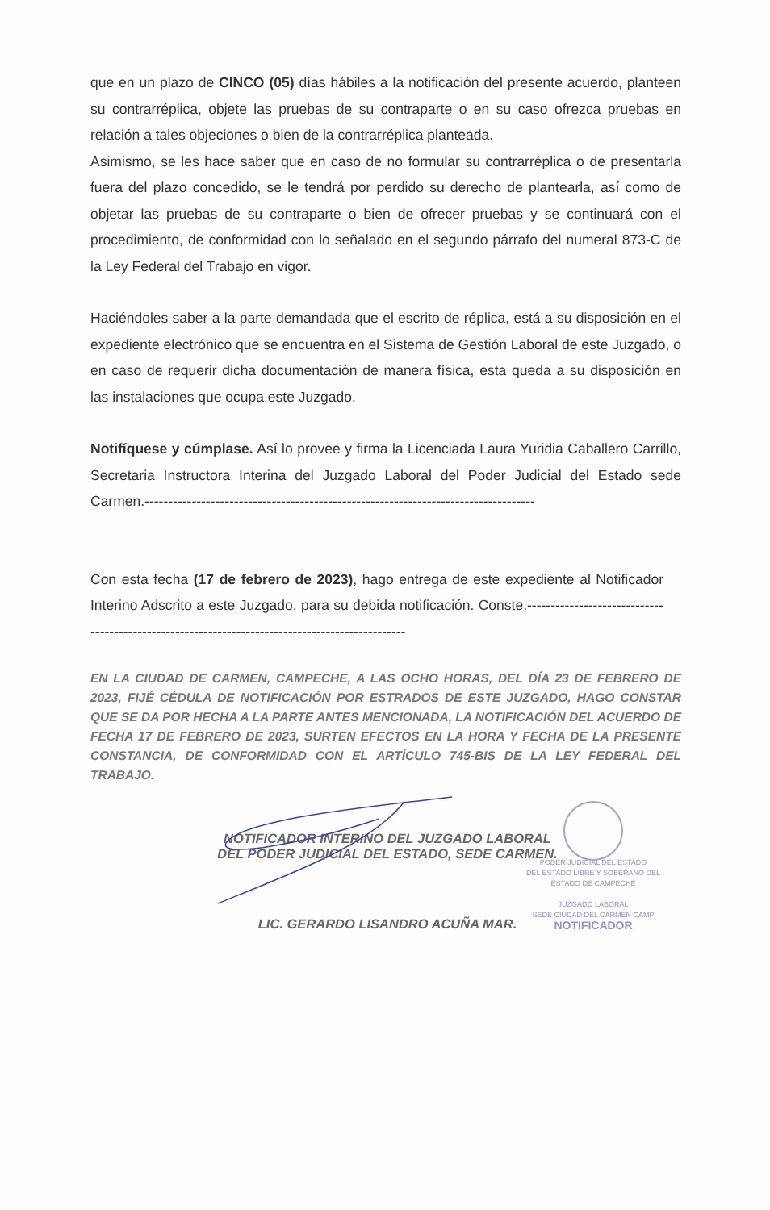que en un plazo de CINCO (05) días hábiles a la notificación del presente acuerdo, planteen su contrarréplica, objete las pruebas de su contraparte o en su caso ofrezca pruebas en relación a tales objeciones o bien de la contrarréplica planteada.
Asimismo, se les hace saber que en caso de no formular su contrarréplica o de presentarla fuera del plazo concedido, se le tendrá por perdido su derecho de plantearla, así como de objetar las pruebas de su contraparte o bien de ofrecer pruebas y se continuará con el procedimiento, de conformidad con lo señalado en el segundo párrafo del numeral 873-C de la Ley Federal del Trabajo en vigor.
Haciéndoles saber a la parte demandada que el escrito de réplica, está a su disposición en el expediente electrónico que se encuentra en el Sistema de Gestión Laboral de este Juzgado, o en caso de requerir dicha documentación de manera física, esta queda a su disposición en las instalaciones que ocupa este Juzgado.
Notifíquese y cúmplase. Así lo provee y firma la Licenciada Laura Yuridia Caballero Carrillo, Secretaria Instructora Interina del Juzgado Laboral del Poder Judicial del Estado sede Carmen.-----------------------------------------------------------------------------------
Con esta fecha (17 de febrero de 2023), hago entrega de este expediente al Notificador Interino Adscrito a este Juzgado, para su debida notificación. Conste.------------------------------------------------------------------------------------------------
EN LA CIUDAD DE CARMEN, CAMPECHE, A LAS OCHO HORAS, DEL DÍA 23 DE FEBRERO DE 2023, FIJÉ CÉDULA DE NOTIFICACIÓN POR ESTRADOS DE ESTE JUZGADO, HAGO CONSTAR QUE SE DA POR HECHA A LA PARTE ANTES MENCIONADA, LA NOTIFICACIÓN DEL ACUERDO DE FECHA 17 DE FEBRERO DE 2023, SURTEN EFECTOS EN LA HORA Y FECHA DE LA PRESENTE CONSTANCIA, DE CONFORMIDAD CON EL ARTÍCULO 745-BIS DE LA LEY FEDERAL DEL TRABAJO.
NOTIFICADOR INTERINO DEL JUZGADO LABORAL
DEL PODER JUDICIAL DEL ESTADO, SEDE CARMEN.
PODER JUDICIAL DEL ESTADO
DEL ESTADO LIBRE Y SOBERANO DEL
ESTADO DE CAMPECHE
JUZGADO LABORAL
SEDE CIUDAD DEL CARMEN CAMP
NOTIFICADOR
LIC. GERARDO LISANDRO ACUÑA MAR.